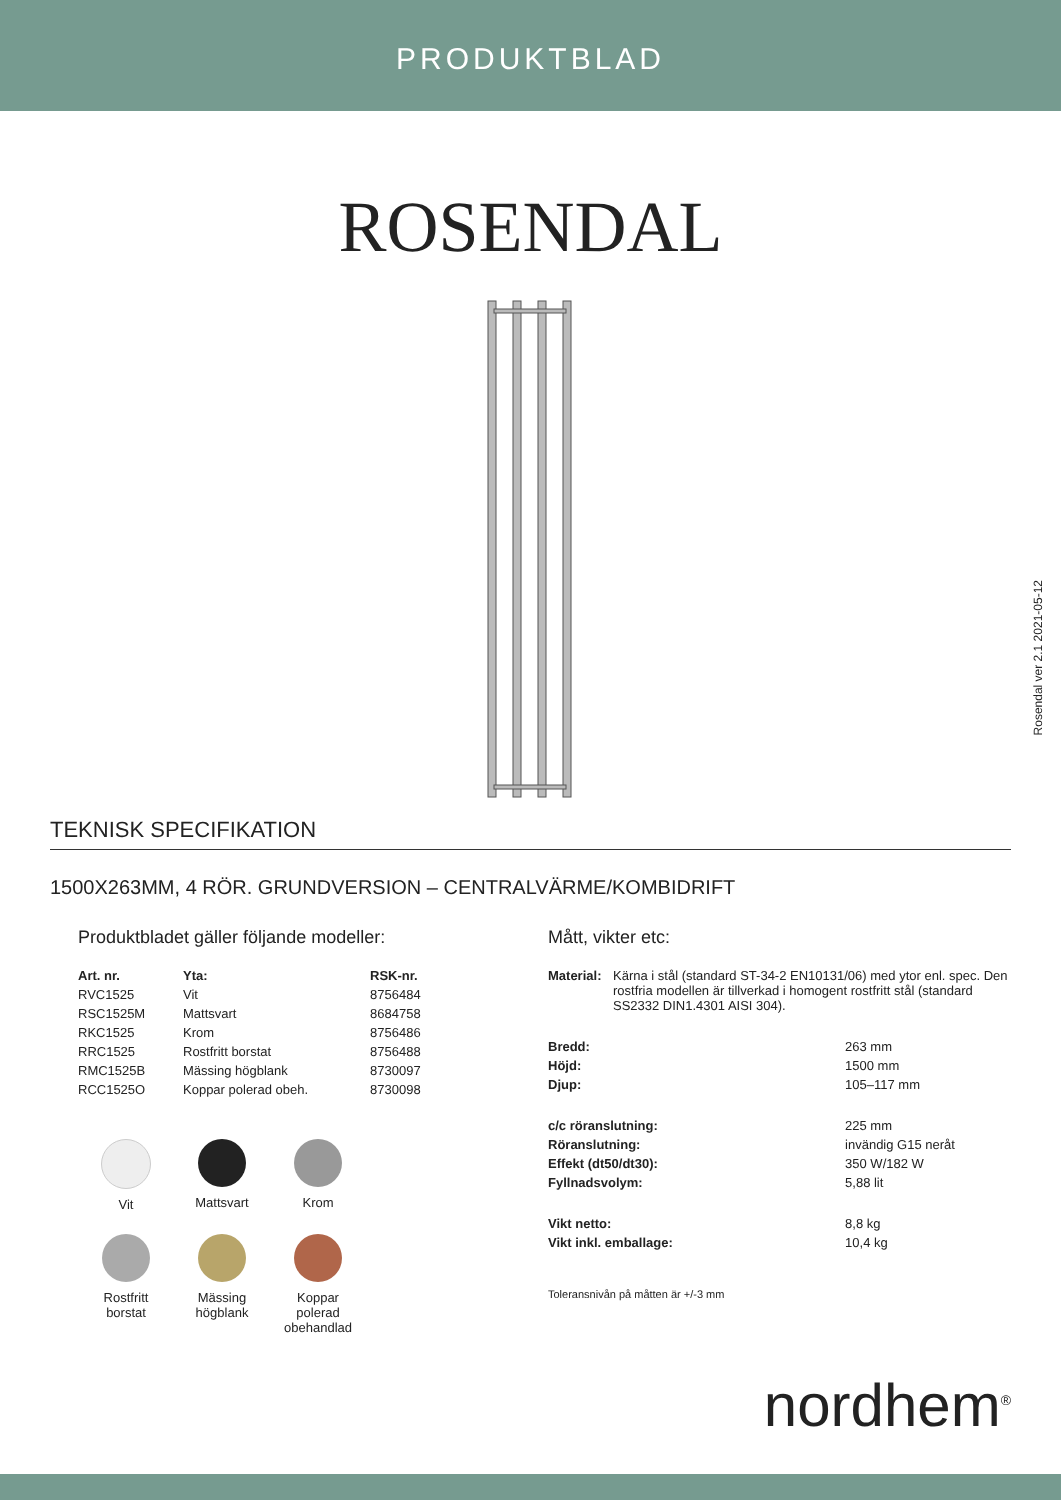PRODUKTBLAD
ROSENDAL
Rosendal ver 2.1 2021-05-12
TEKNISK SPECIFIKATION
1500X263MM, 4 RÖR. GRUNDVERSION – CENTRALVÄRME/KOMBIDRIFT
Produktbladet gäller följande modeller:
| Art. nr. | Yta: | RSK-nr. |
| --- | --- | --- |
| RVC1525 | Vit | 8756484 |
| RSC1525M | Mattsvart | 8684758 |
| RKC1525 | Krom | 8756486 |
| RRC1525 | Rostfritt borstat | 8756488 |
| RMC1525B | Mässing högblank | 8730097 |
| RCC1525O | Koppar polerad obeh. | 8730098 |
Vit
Mattsvart
Krom
Rostfritt
borstat
Mässing
högblank
Koppar
polerad
obehandlad
Mått, vikter etc:
| Material: | Kärna i stål (standard ST-34-2 EN10131/06) med ytor enl. spec. Den rostfria modellen är tillverkad i homogent rostfritt stål (standard SS2332 DIN1.4301 AISI 304). | |
| Bredd: | | 263 mm |
| Höjd: | | 1500 mm |
| Djup: | | 105–117 mm |
| c/c röranslutning: | | 225 mm |
| Röranslutning: | | invändig G15 neråt |
| Effekt (dt50/dt30): | | 350 W/182 W |
| Fyllnadsvolym: | | 5,88 lit |
| Vikt netto: | | 8,8 kg |
| Vikt inkl. emballage: | | 10,4 kg |
Toleransnivån på måtten är +/-3 mm
nordhem<sup>®</sup>